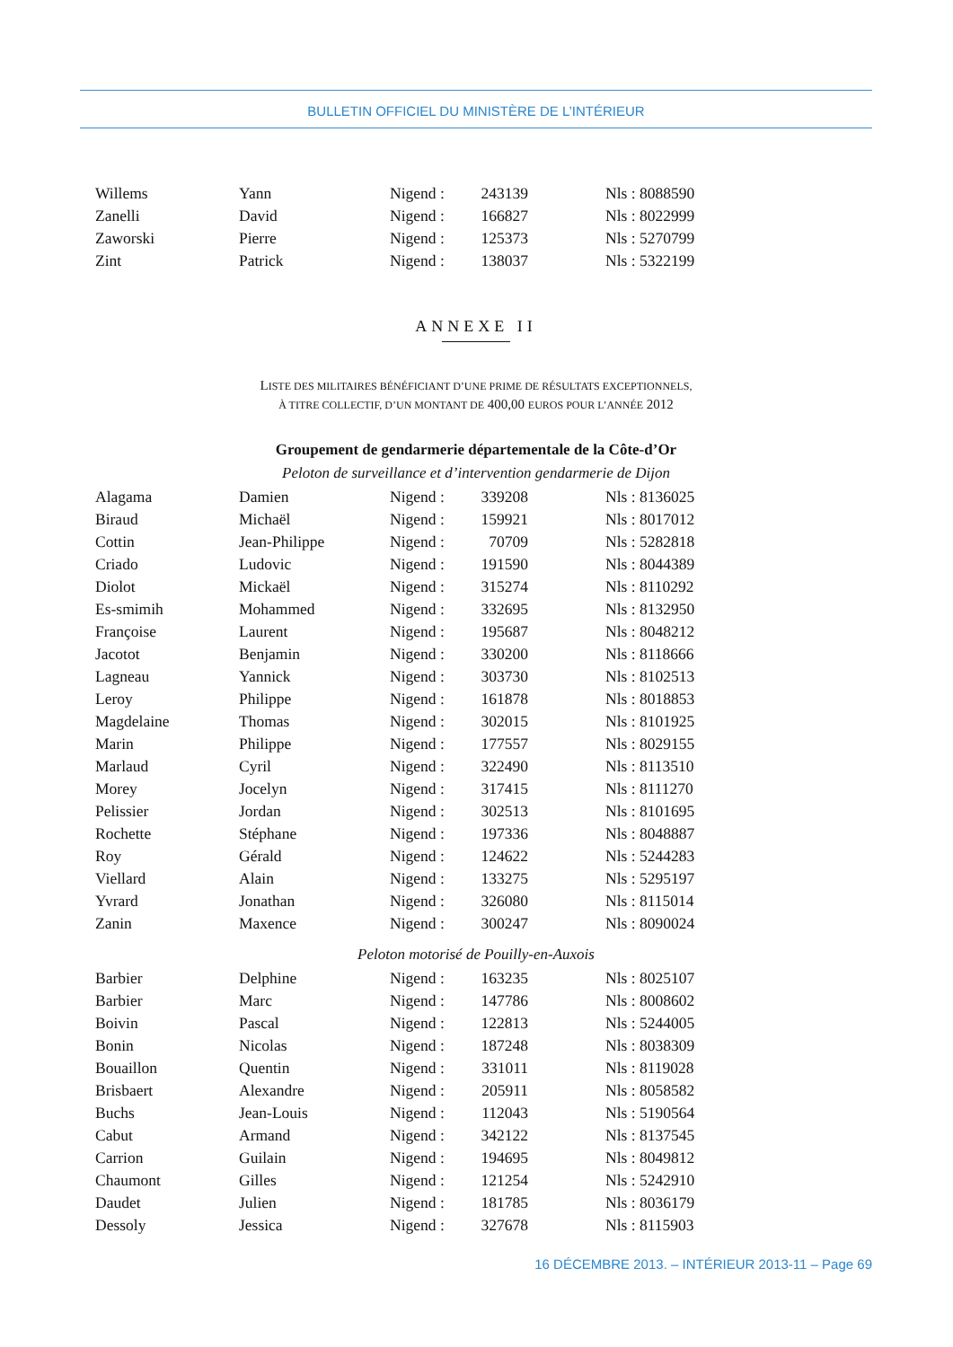BULLETIN OFFICIEL DU MINISTÈRE DE L’INTÉRIEUR
| Willems | Yann | Nigend : | 243139 | Nls : 8088590 |
| Zanelli | David | Nigend : | 166827 | Nls : 8022999 |
| Zaworski | Pierre | Nigend : | 125373 | Nls : 5270799 |
| Zint | Patrick | Nigend : | 138037 | Nls : 5322199 |
ANNEXE II
LISTE DES MILITAIRES BÉNÉFICIANT D’UNE PRIME DE RÉSULTATS EXCEPTIONNELS,
À TITRE COLLECTIF, D’UN MONTANT DE 400,00 EUROS POUR L’ANNÉE 2012
Groupement de gendarmerie départementale de la Côte-d’Or
Peloton de surveillance et d’intervention gendarmerie de Dijon
| Alagama | Damien | Nigend : | 339208 | Nls : 8136025 |
| Biraud | Michaël | Nigend : | 159921 | Nls : 8017012 |
| Cottin | Jean-Philippe | Nigend : | 70709 | Nls : 5282818 |
| Criado | Ludovic | Nigend : | 191590 | Nls : 8044389 |
| Diolot | Mickaël | Nigend : | 315274 | Nls : 8110292 |
| Es-smimih | Mohammed | Nigend : | 332695 | Nls : 8132950 |
| Françoise | Laurent | Nigend : | 195687 | Nls : 8048212 |
| Jacotot | Benjamin | Nigend : | 330200 | Nls : 8118666 |
| Lagneau | Yannick | Nigend : | 303730 | Nls : 8102513 |
| Leroy | Philippe | Nigend : | 161878 | Nls : 8018853 |
| Magdelaine | Thomas | Nigend : | 302015 | Nls : 8101925 |
| Marin | Philippe | Nigend : | 177557 | Nls : 8029155 |
| Marlaud | Cyril | Nigend : | 322490 | Nls : 8113510 |
| Morey | Jocelyn | Nigend : | 317415 | Nls : 8111270 |
| Pelissier | Jordan | Nigend : | 302513 | Nls : 8101695 |
| Rochette | Stéphane | Nigend : | 197336 | Nls : 8048887 |
| Roy | Gérald | Nigend : | 124622 | Nls : 5244283 |
| Viellard | Alain | Nigend : | 133275 | Nls : 5295197 |
| Yvrard | Jonathan | Nigend : | 326080 | Nls : 8115014 |
| Zanin | Maxence | Nigend : | 300247 | Nls : 8090024 |
Peloton motorisé de Pouilly-en-Auxois
| Barbier | Delphine | Nigend : | 163235 | Nls : 8025107 |
| Barbier | Marc | Nigend : | 147786 | Nls : 8008602 |
| Boivin | Pascal | Nigend : | 122813 | Nls : 5244005 |
| Bonin | Nicolas | Nigend : | 187248 | Nls : 8038309 |
| Bouaillon | Quentin | Nigend : | 331011 | Nls : 8119028 |
| Brisbaert | Alexandre | Nigend : | 205911 | Nls : 8058582 |
| Buchs | Jean-Louis | Nigend : | 112043 | Nls : 5190564 |
| Cabut | Armand | Nigend : | 342122 | Nls : 8137545 |
| Carrion | Guilain | Nigend : | 194695 | Nls : 8049812 |
| Chaumont | Gilles | Nigend : | 121254 | Nls : 5242910 |
| Daudet | Julien | Nigend : | 181785 | Nls : 8036179 |
| Dessoly | Jessica | Nigend : | 327678 | Nls : 8115903 |
16 DÉCEMBRE 2013. – INTÉRIEUR 2013-11 – Page 69